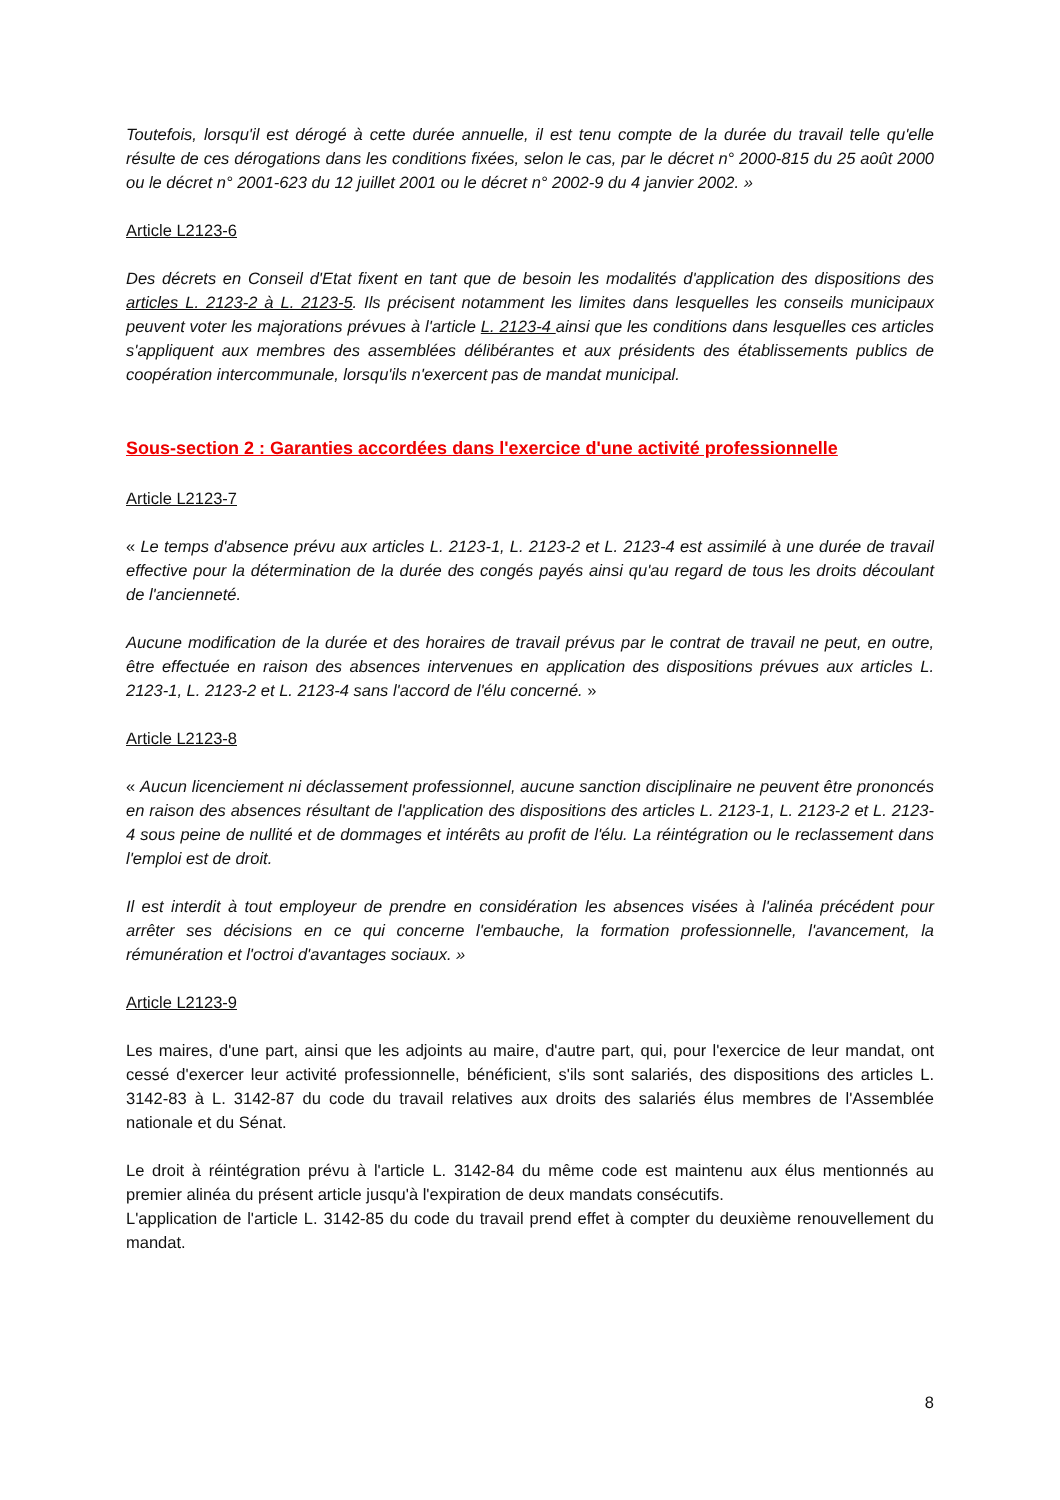Toutefois, lorsqu'il est dérogé à cette durée annuelle, il est tenu compte de la durée du travail telle qu'elle résulte de ces dérogations dans les conditions fixées, selon le cas, par le décret n° 2000-815 du 25 août 2000 ou le décret n° 2001-623 du 12 juillet 2001 ou le décret n° 2002-9 du 4 janvier 2002. »
Article L2123-6
Des décrets en Conseil d'Etat fixent en tant que de besoin les modalités d'application des dispositions des articles L. 2123-2 à L. 2123-5. Ils précisent notamment les limites dans lesquelles les conseils municipaux peuvent voter les majorations prévues à l'article L. 2123-4 ainsi que les conditions dans lesquelles ces articles s'appliquent aux membres des assemblées délibérantes et aux présidents des établissements publics de coopération intercommunale, lorsqu'ils n'exercent pas de mandat municipal.
Sous-section 2 : Garanties accordées dans l'exercice d'une activité professionnelle
Article L2123-7
« Le temps d'absence prévu aux articles L. 2123-1, L. 2123-2 et L. 2123-4 est assimilé à une durée de travail effective pour la détermination de la durée des congés payés ainsi qu'au regard de tous les droits découlant de l'ancienneté.
Aucune modification de la durée et des horaires de travail prévus par le contrat de travail ne peut, en outre, être effectuée en raison des absences intervenues en application des dispositions prévues aux articles L. 2123-1, L. 2123-2 et L. 2123-4 sans l'accord de l'élu concerné. »
Article L2123-8
« Aucun licenciement ni déclassement professionnel, aucune sanction disciplinaire ne peuvent être prononcés en raison des absences résultant de l'application des dispositions des articles L. 2123-1, L. 2123-2 et L. 2123-4 sous peine de nullité et de dommages et intérêts au profit de l'élu. La réintégration ou le reclassement dans l'emploi est de droit.
Il est interdit à tout employeur de prendre en considération les absences visées à l'alinéa précédent pour arrêter ses décisions en ce qui concerne l'embauche, la formation professionnelle, l'avancement, la rémunération et l'octroi d'avantages sociaux. »
Article L2123-9
Les maires, d'une part, ainsi que les adjoints au maire, d'autre part, qui, pour l'exercice de leur mandat, ont cessé d'exercer leur activité professionnelle, bénéficient, s'ils sont salariés, des dispositions des articles L. 3142-83 à L. 3142-87 du code du travail relatives aux droits des salariés élus membres de l'Assemblée nationale et du Sénat.
Le droit à réintégration prévu à l'article L. 3142-84 du même code est maintenu aux élus mentionnés au premier alinéa du présent article jusqu'à l'expiration de deux mandats consécutifs.
L'application de l'article L. 3142-85 du code du travail prend effet à compter du deuxième renouvellement du mandat.
8